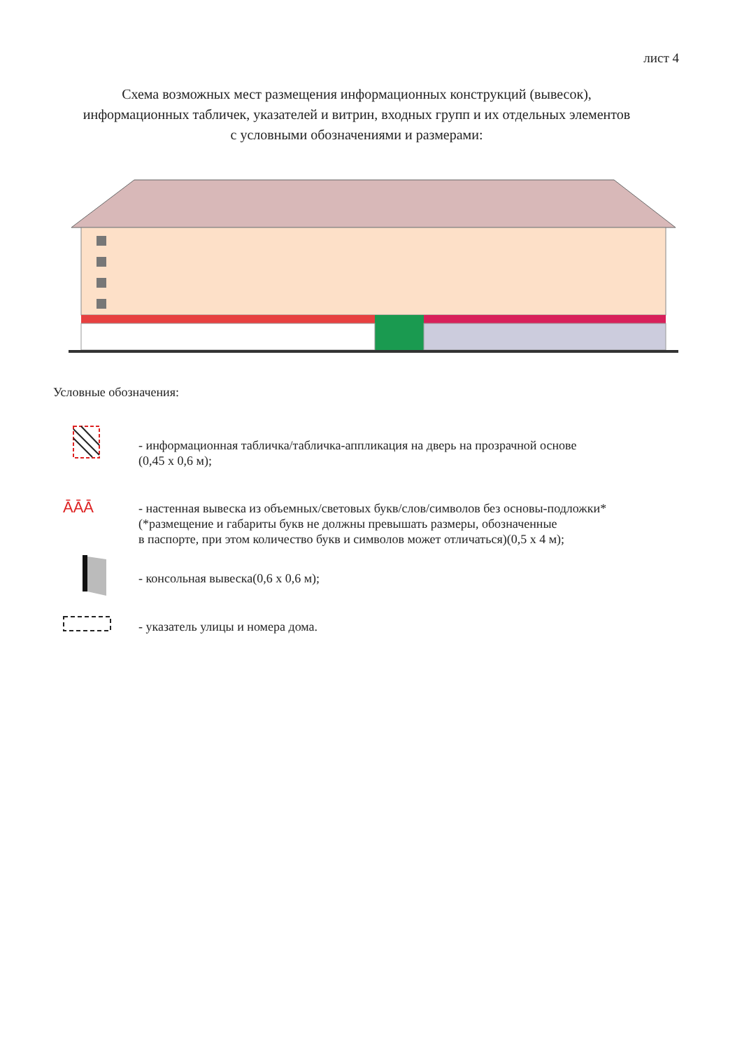лист 4
Схема возможных мест размещения информационных конструкций (вывесок),
информационных табличек, указателей и витрин, входных групп и их отдельных элементов
с условными обозначениями и размерами:
Условные обозначения:
- информационная табличка/табличка-аппликация на дверь на прозрачной основе
(0,45 х 0,6 м);
ĀĀĀ
- настенная вывеска из объемных/световых букв/слов/символов без основы-подложки*
(*размещение и габариты букв не должны превышать размеры, обозначенные
в паспорте, при этом количество букв и символов может отличаться)(0,5 х 4 м);
- консольная вывеска(0,6 х 0,6 м);
- указатель улицы и номера дома.